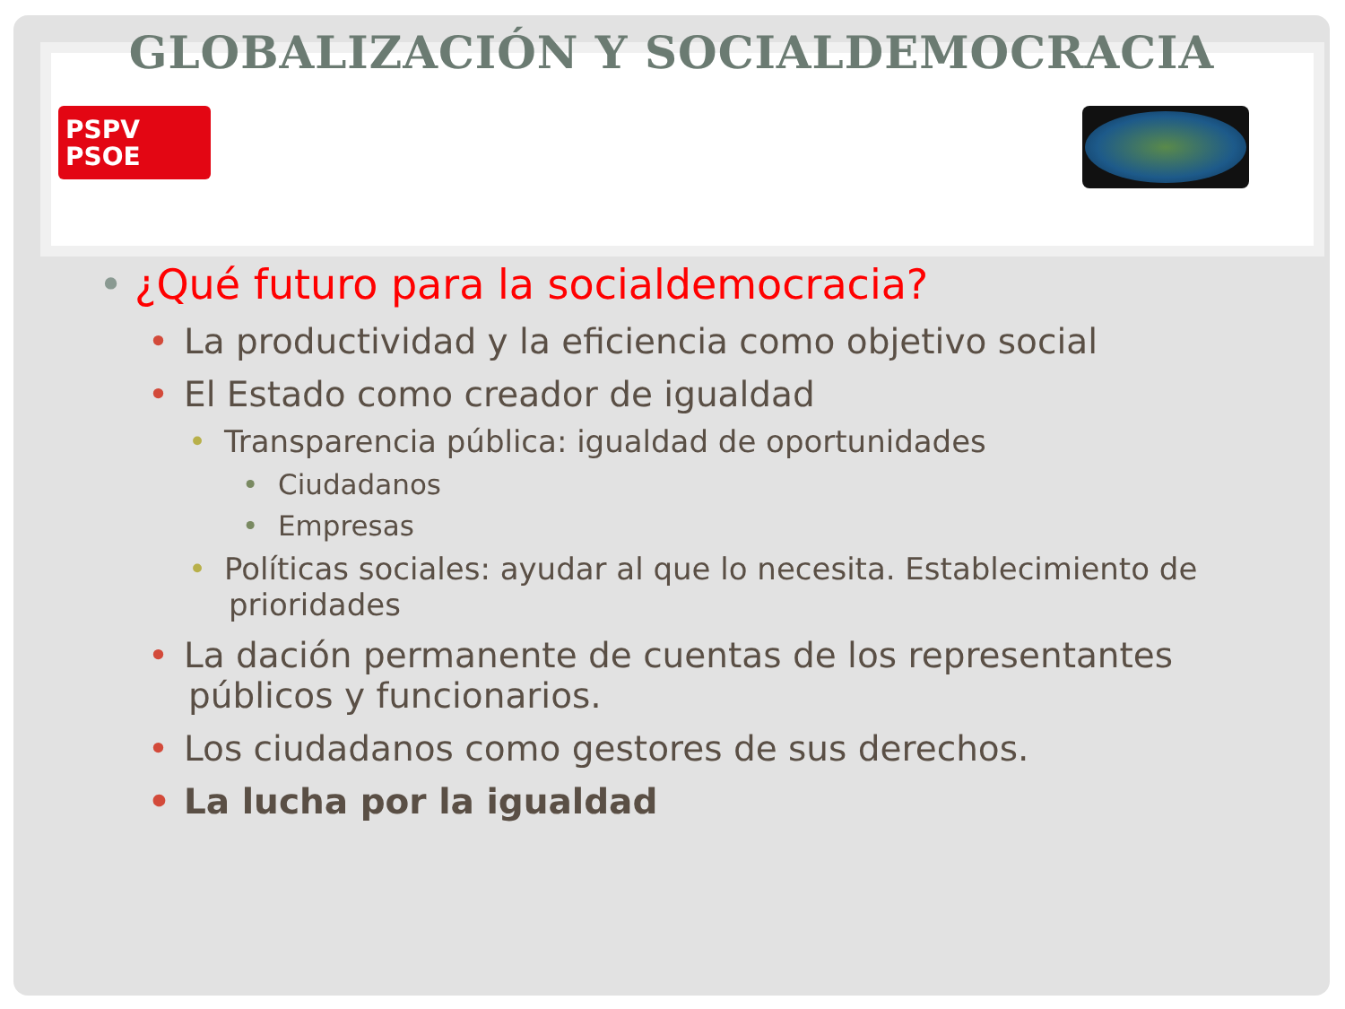GLOBALIZACIÓN Y SOCIALDEMOCRACIA
PSPV
PSOE
• ¿Qué futuro para la socialdemocracia?
• La productividad y la eficiencia como objetivo social
• El Estado como creador de igualdad
• Transparencia pública: igualdad de oportunidades
• Ciudadanos
• Empresas
• Políticas sociales: ayudar al que lo necesita. Establecimiento de prioridades
• La dación permanente de cuentas de los representantes públicos y funcionarios.
• Los ciudadanos como gestores de sus derechos.
• La lucha por la igualdad